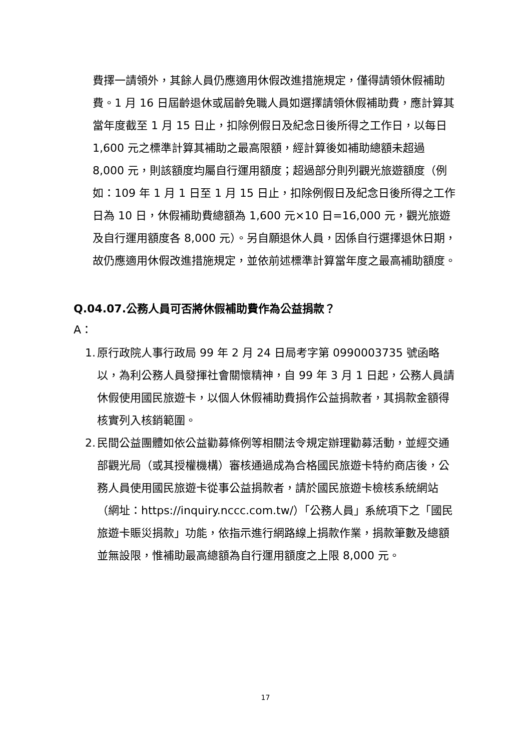費擇一請領外，其餘人員仍應適用休假改進措施規定，僅得請領休假補助費。1 月 16 日屆齡退休或屆齡免職人員如選擇請領休假補助費，應計算其當年度截至 1 月 15 日止，扣除例假日及紀念日後所得之工作日，以每日 1,600 元之標準計算其補助之最高限額，經計算後如補助總額未超過 8,000 元，則該額度均屬自行運用額度；超過部分則列觀光旅遊額度（例如：109 年 1 月 1 日至 1 月 15 日止，扣除例假日及紀念日後所得之工作日為 10 日，休假補助費總額為 1,600 元×10 日=16,000 元，觀光旅遊及自行運用額度各 8,000 元）。另自願退休人員，因係自行選擇退休日期，故仍應適用休假改進措施規定，並依前述標準計算當年度之最高補助額度。
Q.04.07.公務人員可否將休假補助費作為公益捐款？
A：
1. 原行政院人事行政局 99 年 2 月 24 日局考字第 0990003735 號函略以，為利公務人員發揮社會關懷精神，自 99 年 3 月 1 日起，公務人員請休假使用國民旅遊卡，以個人休假補助費捐作公益捐款者，其捐款金額得核實列入核銷範圍。
2. 民間公益團體如依公益勸募條例等相關法令規定辦理勸募活動，並經交通部觀光局（或其授權機構）審核通過成為合格國民旅遊卡特約商店後，公務人員使用國民旅遊卡從事公益捐款者，請於國民旅遊卡檢核系統網站（網址：https://inquiry.nccc.com.tw/）「公務人員」系統項下之「國民旅遊卡賑災捐款」功能，依指示進行網路線上捐款作業，捐款筆數及總額並無設限，惟補助最高總額為自行運用額度之上限 8,000 元。
17